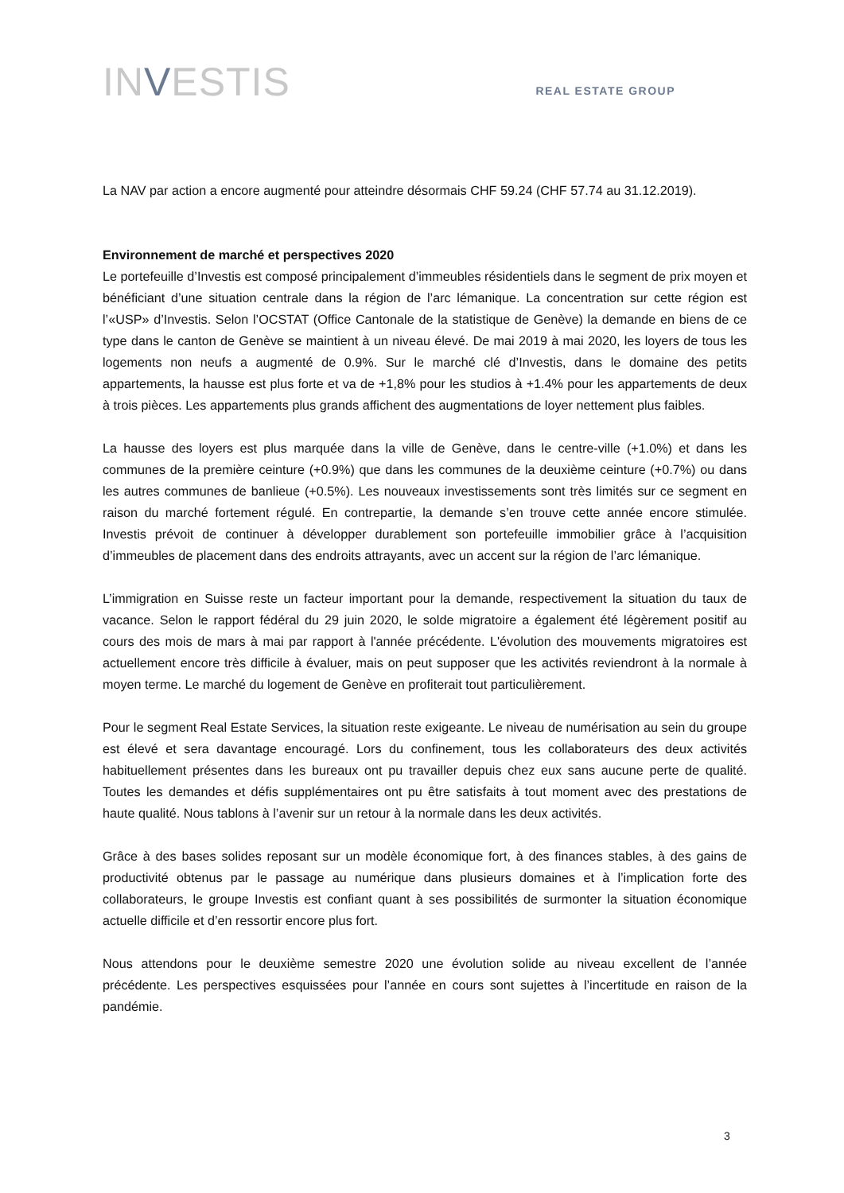INVESTIS
REAL ESTATE GROUP
La NAV par action a encore augmenté pour atteindre désormais CHF 59.24 (CHF 57.74 au 31.12.2019).
Environnement de marché et perspectives 2020
Le portefeuille d’Investis est composé principalement d’immeubles résidentiels dans le segment de prix moyen et bénéficiant d’une situation centrale dans la région de l’arc lémanique. La concentration sur cette région est l’«USP» d’Investis. Selon l’OCSTAT (Office Cantonale de la statistique de Genève) la demande en biens de ce type dans le canton de Genève se maintient à un niveau élevé. De mai 2019 à mai 2020, les loyers de tous les logements non neufs a augmenté de 0.9%. Sur le marché clé d’Investis, dans le domaine des petits appartements, la hausse est plus forte et va de +1,8% pour les studios à +1.4% pour les appartements de deux à trois pièces. Les appartements plus grands affichent des augmentations de loyer nettement plus faibles.
La hausse des loyers est plus marquée dans la ville de Genève, dans le centre-ville (+1.0%) et dans les communes de la première ceinture (+0.9%) que dans les communes de la deuxième ceinture (+0.7%) ou dans les autres communes de banlieue (+0.5%). Les nouveaux investissements sont très limités sur ce segment en raison du marché fortement régulé. En contrepartie, la demande s’en trouve cette année encore stimulée. Investis prévoit de continuer à développer durablement son portefeuille immobilier grâce à l’acquisition d’immeubles de placement dans des endroits attrayants, avec un accent sur la région de l’arc lémanique.
L’immigration en Suisse reste un facteur important pour la demande, respectivement la situation du taux de vacance. Selon le rapport fédéral du 29 juin 2020, le solde migratoire a également été légèrement positif au cours des mois de mars à mai par rapport à l'année précédente. L'évolution des mouvements migratoires est actuellement encore très difficile à évaluer, mais on peut supposer que les activités reviendront à la normale à moyen terme. Le marché du logement de Genève en profiterait tout particulièrement.
Pour le segment Real Estate Services, la situation reste exigeante. Le niveau de numérisation au sein du groupe est élevé et sera davantage encouragé. Lors du confinement, tous les collaborateurs des deux activités habituellement présentes dans les bureaux ont pu travailler depuis chez eux sans aucune perte de qualité. Toutes les demandes et défis supplémentaires ont pu être satisfaits à tout moment avec des prestations de haute qualité. Nous tablons à l’avenir sur un retour à la normale dans les deux activités.
Grâce à des bases solides reposant sur un modèle économique fort, à des finances stables, à des gains de productivité obtenus par le passage au numérique dans plusieurs domaines et à l’implication forte des collaborateurs, le groupe Investis est confiant quant à ses possibilités de surmonter la situation économique actuelle difficile et d’en ressortir encore plus fort.
Nous attendons pour le deuxième semestre 2020 une évolution solide au niveau excellent de l’année précédente. Les perspectives esquissées pour l’année en cours sont sujettes à l’incertitude en raison de la pandémie.
3